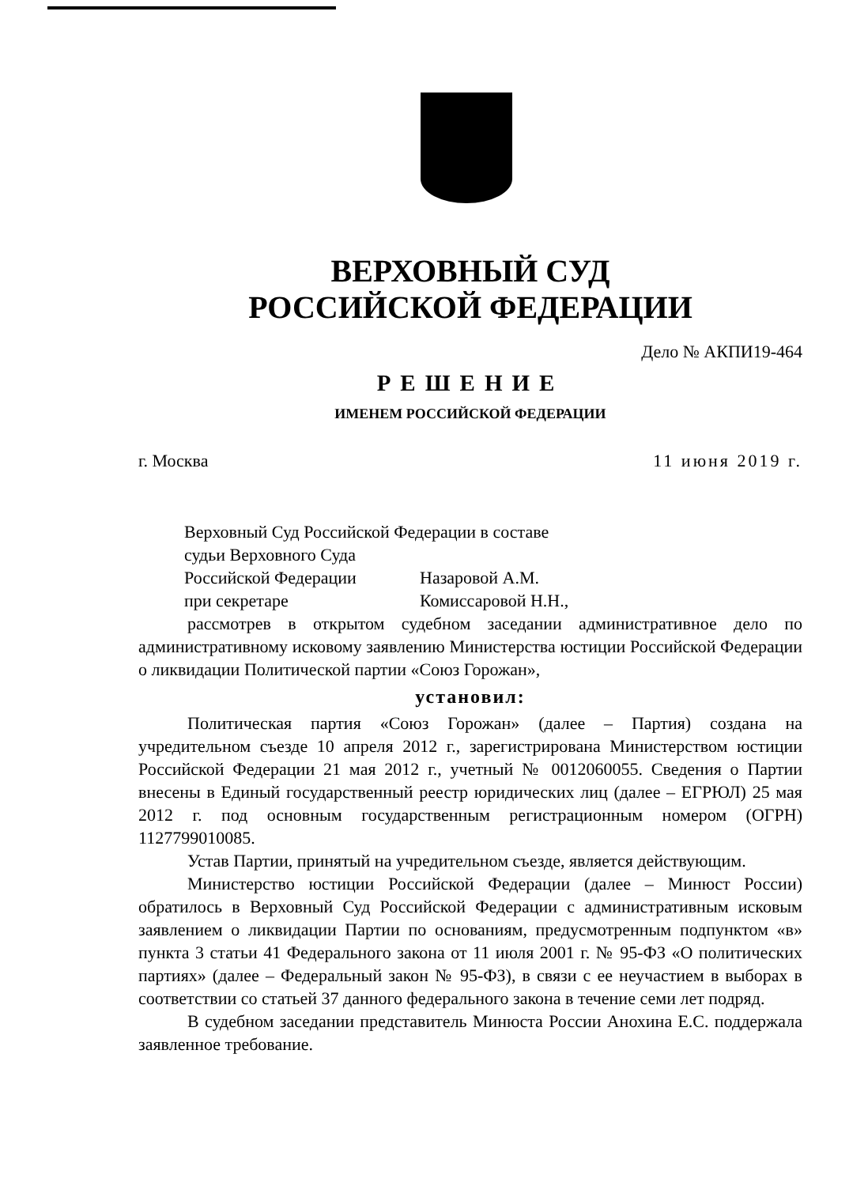ВЕРХОВНЫЙ СУД
РОССИЙСКОЙ ФЕДЕРАЦИИ
Дело № АКПИ19-464
РЕШЕНИЕ
ИМЕНЕМ РОССИЙСКОЙ ФЕДЕРАЦИИ
г. Москва 11 июня 2019 г.
Верховный Суд Российской Федерации в составе
судьи Верховного Суда
Российской Федерации Назаровой А.М.
при секретаре Комиссаровой Н.Н.,
рассмотрев в открытом судебном заседании административное дело по административному исковому заявлению Министерства юстиции Российской Федерации о ликвидации Политической партии «Союз Горожан»,
установил:
Политическая партия «Союз Горожан» (далее – Партия) создана на учредительном съезде 10 апреля 2012 г., зарегистрирована Министерством юстиции Российской Федерации 21 мая 2012 г., учетный № 0012060055. Сведения о Партии внесены в Единый государственный реестр юридических лиц (далее – ЕГРЮЛ) 25 мая 2012 г. под основным государственным регистрационным номером (ОГРН) 1127799010085.
Устав Партии, принятый на учредительном съезде, является действующим.
Министерство юстиции Российской Федерации (далее – Минюст России) обратилось в Верховный Суд Российской Федерации с административным исковым заявлением о ликвидации Партии по основаниям, предусмотренным подпунктом «в» пункта 3 статьи 41 Федерального закона от 11 июля 2001 г. № 95-ФЗ «О политических партиях» (далее – Федеральный закон № 95-ФЗ), в связи с ее неучастием в выборах в соответствии со статьей 37 данного федерального закона в течение семи лет подряд.
В судебном заседании представитель Минюста России Анохина Е.С. поддержала заявленное требование.